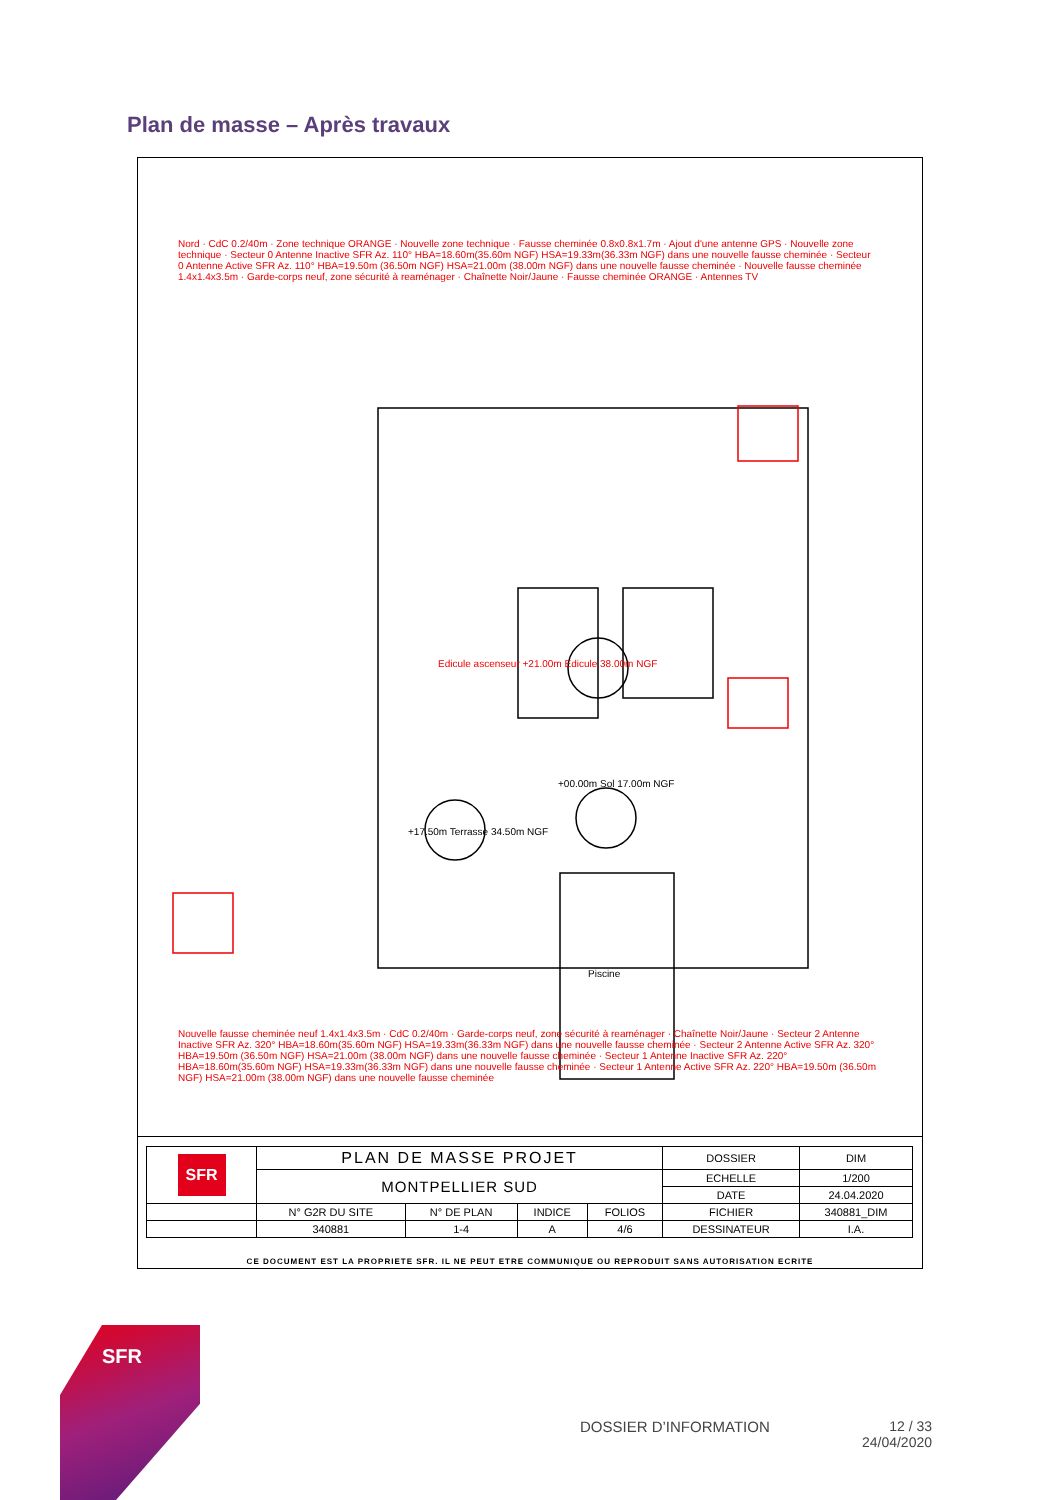Plan de masse – Après travaux
Edicule ascenseur +21.00m Edicule 38.00m NGF
+00.00m Sol 17.00m NGF
+17.50m Terrasse 34.50m NGF
Piscine
Nord · CdC 0.2/40m · Zone technique ORANGE · Nouvelle zone technique · Fausse cheminée 0.8x0.8x1.7m · Ajout d'une antenne GPS · Nouvelle zone technique · Secteur 0 Antenne Inactive SFR Az. 110° HBA=18.60m(35.60m NGF) HSA=19.33m(36.33m NGF) dans une nouvelle fausse cheminée · Secteur 0 Antenne Active SFR Az. 110° HBA=19.50m (36.50m NGF) HSA=21.00m (38.00m NGF) dans une nouvelle fausse cheminée · Nouvelle fausse cheminée 1.4x1.4x3.5m · Garde-corps neuf, zone sécurité à reaménager · Chaînette Noir/Jaune · Fausse cheminée ORANGE · Antennes TV
Nouvelle fausse cheminée neuf 1.4x1.4x3.5m · CdC 0.2/40m · Garde-corps neuf, zone sécurité à reaménager · Chaînette Noir/Jaune · Secteur 2 Antenne Inactive SFR Az. 320° HBA=18.60m(35.60m NGF) HSA=19.33m(36.33m NGF) dans une nouvelle fausse cheminée · Secteur 2 Antenne Active SFR Az. 320° HBA=19.50m (36.50m NGF) HSA=21.00m (38.00m NGF) dans une nouvelle fausse cheminée · Secteur 1 Antenne Inactive SFR Az. 220° HBA=18.60m(35.60m NGF) HSA=19.33m(36.33m NGF) dans une nouvelle fausse cheminée · Secteur 1 Antenne Active SFR Az. 220° HBA=19.50m (36.50m NGF) HSA=21.00m (38.00m NGF) dans une nouvelle fausse cheminée
| SFR | PLAN DE MASSE PROJET | | | | DOSSIER | DIM |
| | MONTPELLIER SUD | | | | ECHELLE | 1/200 |
| | | | | | DATE | 24.04.2020 |
| | N° G2R DU SITE | N° DE PLAN | INDICE | FOLIOS | FICHIER | 340881_DIM |
| | 340881 | 1-4 | A | 4/6 | DESSINATEUR | I.A. |
CE DOCUMENT EST LA PROPRIETE SFR. IL NE PEUT ETRE COMMUNIQUE OU REPRODUIT SANS AUTORISATION ECRITE
SFR
DOSSIER D’INFORMATION
12 / 33
24/04/2020